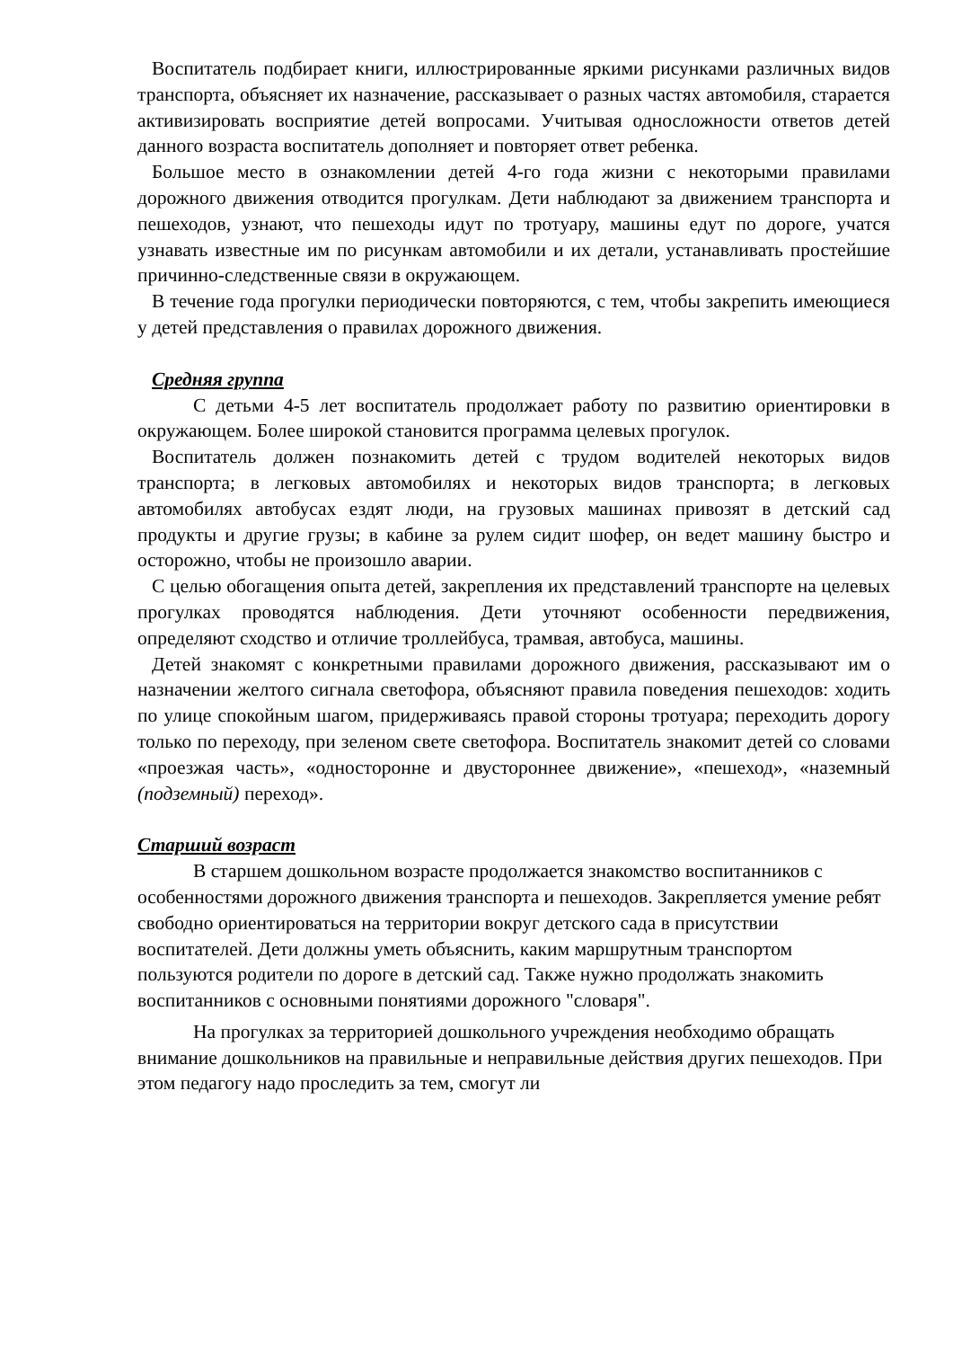Воспитатель подбирает книги, иллюстрированные яркими рисунками различных видов транспорта, объясняет их назначение, рассказывает о разных частях автомобиля, старается активизировать восприятие детей вопросами. Учитывая односложности ответов детей данного возраста воспитатель дополняет и повторяет ответ ребенка.
Большое место в ознакомлении детей 4-го года жизни с некоторыми правилами дорожного движения отводится прогулкам. Дети наблюдают за движением транспорта и пешеходов, узнают, что пешеходы идут по тротуару, машины едут по дороге, учатся узнавать известные им по рисункам автомобили и их детали, устанавливать простейшие причинно-следственные связи в окружающем.
В течение года прогулки периодически повторяются, с тем, чтобы закрепить имеющиеся у детей представления о правилах дорожного движения.
Средняя группа
С детьми 4-5 лет воспитатель продолжает работу по развитию ориентировки в окружающем. Более широкой становится программа целевых прогулок.
Воспитатель должен познакомить детей с трудом водителей некоторых видов транспорта; в легковых автомобилях и некоторых видов транспорта; в легковых автомобилях автобусах ездят люди, на грузовых машинах привозят в детский сад продукты и другие грузы; в кабине за рулем сидит шофер, он ведет машину быстро и осторожно, чтобы не произошло аварии.
С целью обогащения опыта детей, закрепления их представлений транспорте на целевых прогулках проводятся наблюдения. Дети уточняют особенности передвижения, определяют сходство и отличие троллейбуса, трамвая, автобуса, машины.
Детей знакомят с конкретными правилами дорожного движения, рассказывают им о назначении желтого сигнала светофора, объясняют правила поведения пешеходов: ходить по улице спокойным шагом, придерживаясь правой стороны тротуара; переходить дорогу только по переходу, при зеленом свете светофора. Воспитатель знакомит детей со словами «проезжая часть», «односторонне и двустороннее движение», «пешеход», «наземный (подземный) переход».
Старший возраст
В старшем дошкольном возрасте продолжается знакомство воспитанников с особенностями дорожного движения транспорта и пешеходов. Закрепляется умение ребят свободно ориентироваться на территории вокруг детского сада в присутствии воспитателей. Дети должны уметь объяснить, каким маршрутным транспортом пользуются родители по дороге в детский сад. Также нужно продолжать знакомить воспитанников с основными понятиями дорожного "словаря".
На прогулках за территорией дошкольного учреждения необходимо обращать внимание дошкольников на правильные и неправильные действия других пешеходов. При этом педагогу надо проследить за тем, смогут ли